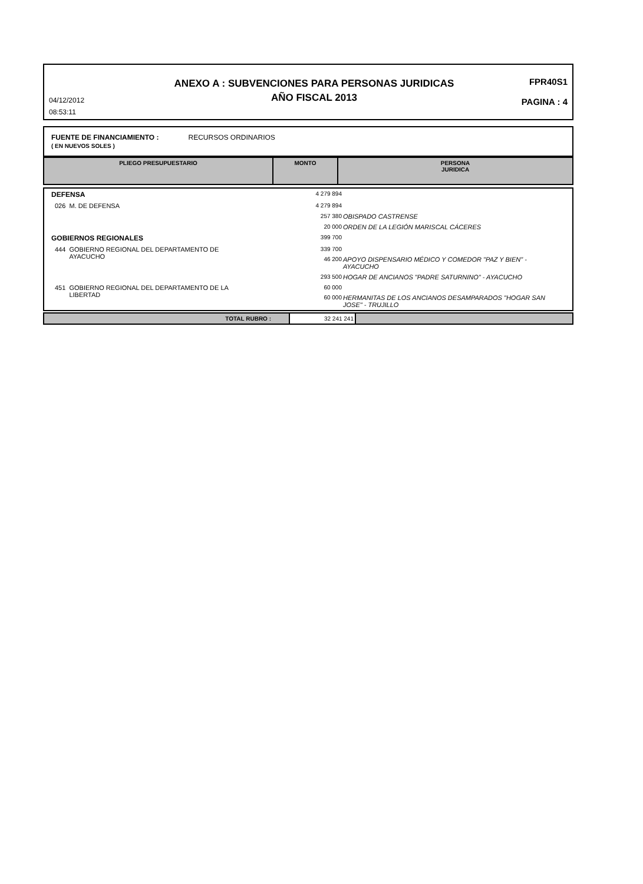04/12/2012
08:53:11
ANEXO A : SUBVENCIONES PARA PERSONAS JURIDICAS
AÑO FISCAL 2013
FPR40S1
PAGINA : 4
FUENTE DE FINANCIAMIENTO : RECURSOS ORDINARIOS
( EN NUEVOS SOLES )
| PLIEGO PRESUPUESTARIO | MONTO | PERSONA JURIDICA |
| DEFENSA | 4 279 894 | |
| 026 M. DE DEFENSA | 4 279 894 | |
| | 257 380 | OBISPADO CASTRENSE |
| | 20 000 | ORDEN DE LA LEGIÓN MARISCAL CÁCERES |
| GOBIERNOS REGIONALES | 399 700 | |
| 444 GOBIERNO REGIONAL DEL DEPARTAMENTO DE AYACUCHO | 339 700 | |
| | 46 200 | APOYO DISPENSARIO MÉDICO Y COMEDOR "PAZ Y BIEN" - AYACUCHO |
| | 293 500 | HOGAR DE ANCIANOS "PADRE SATURNINO" - AYACUCHO |
| 451 GOBIERNO REGIONAL DEL DEPARTAMENTO DE LA LIBERTAD | 60 000 | |
| | 60 000 | HERMANITAS DE LOS ANCIANOS DESAMPARADOS "HOGAR SAN JOSE" - TRUJILLO |
| TOTAL RUBRO : | 32 241 241 | |